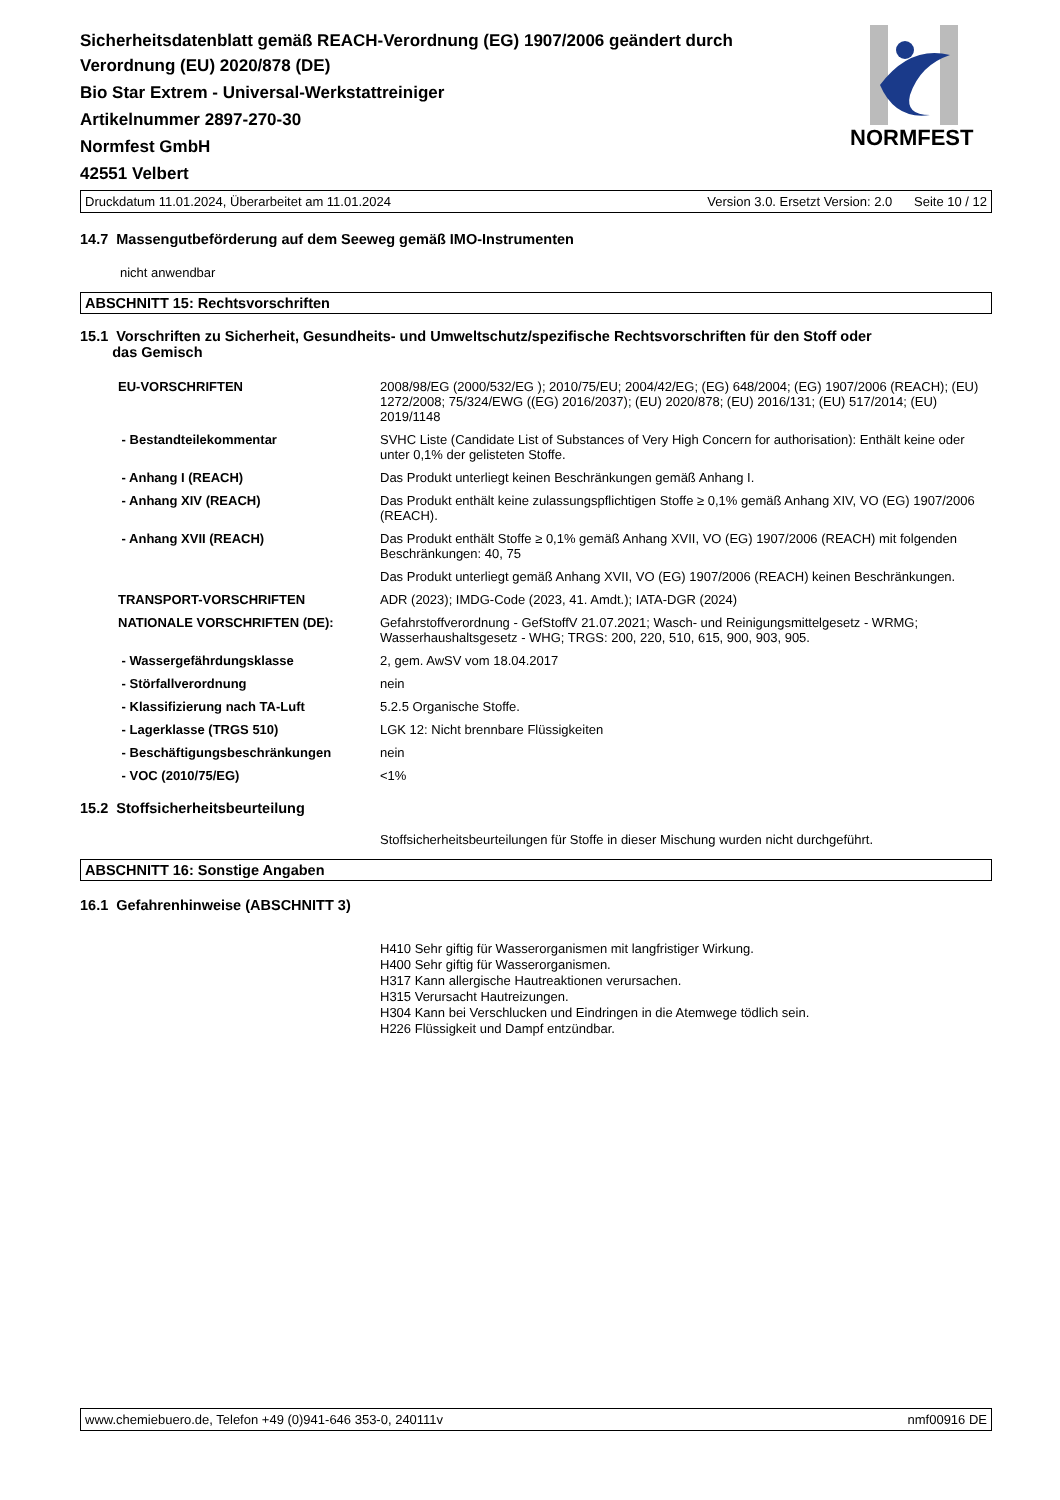Sicherheitsdatenblatt gemäß REACH-Verordnung (EG) 1907/2006 geändert durch
Verordnung (EU) 2020/878 (DE)
Bio Star Extrem - Universal-Werkstattreiniger
Artikelnummer 2897-270-30
Normfest GmbH
42551 Velbert
Druckdatum 11.01.2024, Überarbeitet am 11.01.2024 Version 3.0. Ersetzt Version: 2.0 Seite 10 / 12
14.7 Massengutbeförderung auf dem Seeweg gemäß IMO-Instrumenten
nicht anwendbar
ABSCHNITT 15: Rechtsvorschriften
15.1 Vorschriften zu Sicherheit, Gesundheits- und Umweltschutz/spezifische Rechtsvorschriften für den Stoff oder
das Gemisch
| EU-VORSCHRIFTEN | 2008/98/EG (2000/532/EG ); 2010/75/EU; 2004/42/EG; (EG) 648/2004; (EG) 1907/2006 (REACH); (EU) 1272/2008; 75/324/EWG ((EG) 2016/2037); (EU) 2020/878; (EU) 2016/131; (EU) 517/2014; (EU) 2019/1148 |
| - Bestandteilekommentar | SVHC Liste (Candidate List of Substances of Very High Concern for authorisation): Enthält keine oder unter 0,1% der gelisteten Stoffe. |
| - Anhang I (REACH) | Das Produkt unterliegt keinen Beschränkungen gemäß Anhang I. |
| - Anhang XIV (REACH) | Das Produkt enthält keine zulassungspflichtigen Stoffe ≥ 0,1% gemäß Anhang XIV, VO (EG) 1907/2006 (REACH). |
| - Anhang XVII (REACH) | Das Produkt enthält Stoffe ≥ 0,1% gemäß Anhang XVII, VO (EG) 1907/2006 (REACH) mit folgenden Beschränkungen: 40, 75 |
| | Das Produkt unterliegt gemäß Anhang XVII, VO (EG) 1907/2006 (REACH) keinen Beschränkungen. |
| TRANSPORT-VORSCHRIFTEN | ADR (2023); IMDG-Code (2023, 41. Amdt.); IATA-DGR (2024) |
| NATIONALE VORSCHRIFTEN (DE): | Gefahrstoffverordnung - GefStoffV 21.07.2021; Wasch- und Reinigungsmittelgesetz - WRMG; Wasserhaushaltsgesetz - WHG; TRGS: 200, 220, 510, 615, 900, 903, 905. |
| - Wassergefährdungsklasse | 2, gem. AwSV vom 18.04.2017 |
| - Störfallverordnung | nein |
| - Klassifizierung nach TA-Luft | 5.2.5 Organische Stoffe. |
| - Lagerklasse (TRGS 510) | LGK 12: Nicht brennbare Flüssigkeiten |
| - Beschäftigungsbeschränkungen | nein |
| - VOC (2010/75/EG) | <1% |
15.2 Stoffsicherheitsbeurteilung
Stoffsicherheitsbeurteilungen für Stoffe in dieser Mischung wurden nicht durchgeführt.
ABSCHNITT 16: Sonstige Angaben
16.1 Gefahrenhinweise (ABSCHNITT 3)
H410 Sehr giftig für Wasserorganismen mit langfristiger Wirkung.
H400 Sehr giftig für Wasserorganismen.
H317 Kann allergische Hautreaktionen verursachen.
H315 Verursacht Hautreizungen.
H304 Kann bei Verschlucken und Eindringen in die Atemwege tödlich sein.
H226 Flüssigkeit und Dampf entzündbar.
NORMFEST
www.chemiebuero.de, Telefon +49 (0)941-646 353-0, 240111v nmf00916 DE